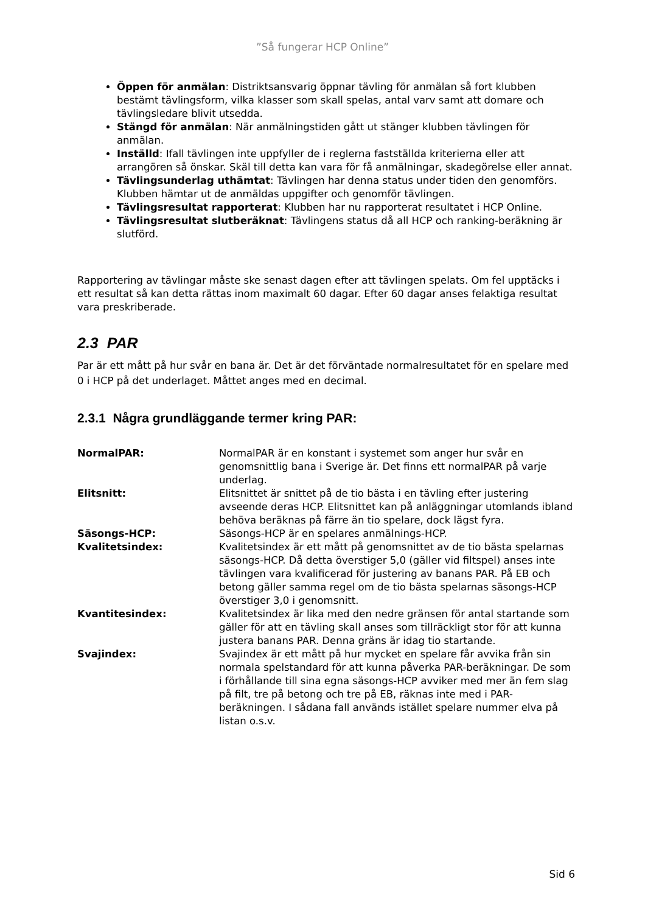”Så fungerar HCP Online”
Öppen för anmälan: Distriktsansvarig öppnar tävling för anmälan så fort klubben bestämt tävlingsform, vilka klasser som skall spelas, antal varv samt att domare och tävlingsledare blivit utsedda.
Stängd för anmälan: När anmälningstiden gått ut stänger klubben tävlingen för anmälan.
Inställd: Ifall tävlingen inte uppfyller de i reglerna fastställda kriterierna eller att arrangören så önskar. Skäl till detta kan vara för få anmälningar, skadegörelse eller annat.
Tävlingsunderlag uthämtat: Tävlingen har denna status under tiden den genomförs. Klubben hämtar ut de anmäldas uppgifter och genomför tävlingen.
Tävlingsresultat rapporterat: Klubben har nu rapporterat resultatet i HCP Online.
Tävlingsresultat slutberäknat: Tävlingens status då all HCP och ranking-beräkning är slutförd.
Rapportering av tävlingar måste ske senast dagen efter att tävlingen spelats. Om fel upptäcks i ett resultat så kan detta rättas inom maximalt 60 dagar. Efter 60 dagar anses felaktiga resultat vara preskriberade.
2.3 PAR
Par är ett mått på hur svår en bana är. Det är det förväntade normalresultatet för en spelare med 0 i HCP på det underlaget. Måttet anges med en decimal.
2.3.1 Några grundläggande termer kring PAR:
| NormalPAR: | NormalPAR är en konstant i systemet som anger hur svår en genomsnittlig bana i Sverige är. Det finns ett normalPAR på varje underlag. |
| Elitsnitt: | Elitsnittet är snittet på de tio bästa i en tävling efter justering avseende deras HCP. Elitsnittet kan på anläggningar utomlands ibland behöva beräknas på färre än tio spelare, dock lägst fyra. |
| Säsongs-HCP: | Säsongs-HCP är en spelares anmälnings-HCP. |
| Kvalitetsindex: | Kvalitetsindex är ett mått på genomsnittet av de tio bästa spelarnas säsongs-HCP. Då detta överstiger 5,0 (gäller vid filtspel) anses inte tävlingen vara kvalificerad för justering av banans PAR. På EB och betong gäller samma regel om de tio bästa spelarnas säsongs-HCP överstiger 3,0 i genomsnitt. |
| Kvantitesindex: | Kvalitetsindex är lika med den nedre gränsen för antal startande som gäller för att en tävling skall anses som tillräckligt stor för att kunna justera banans PAR. Denna gräns är idag tio startande. |
| Svajindex: | Svajindex är ett mått på hur mycket en spelare får avvika från sin normala spelstandard för att kunna påverka PAR-beräkningar. De som i förhållande till sina egna säsongs-HCP avviker med mer än fem slag på filt, tre på betong och tre på EB, räknas inte med i PAR-beräkningen. I sådana fall används istället spelare nummer elva på listan o.s.v. |
Sid 6